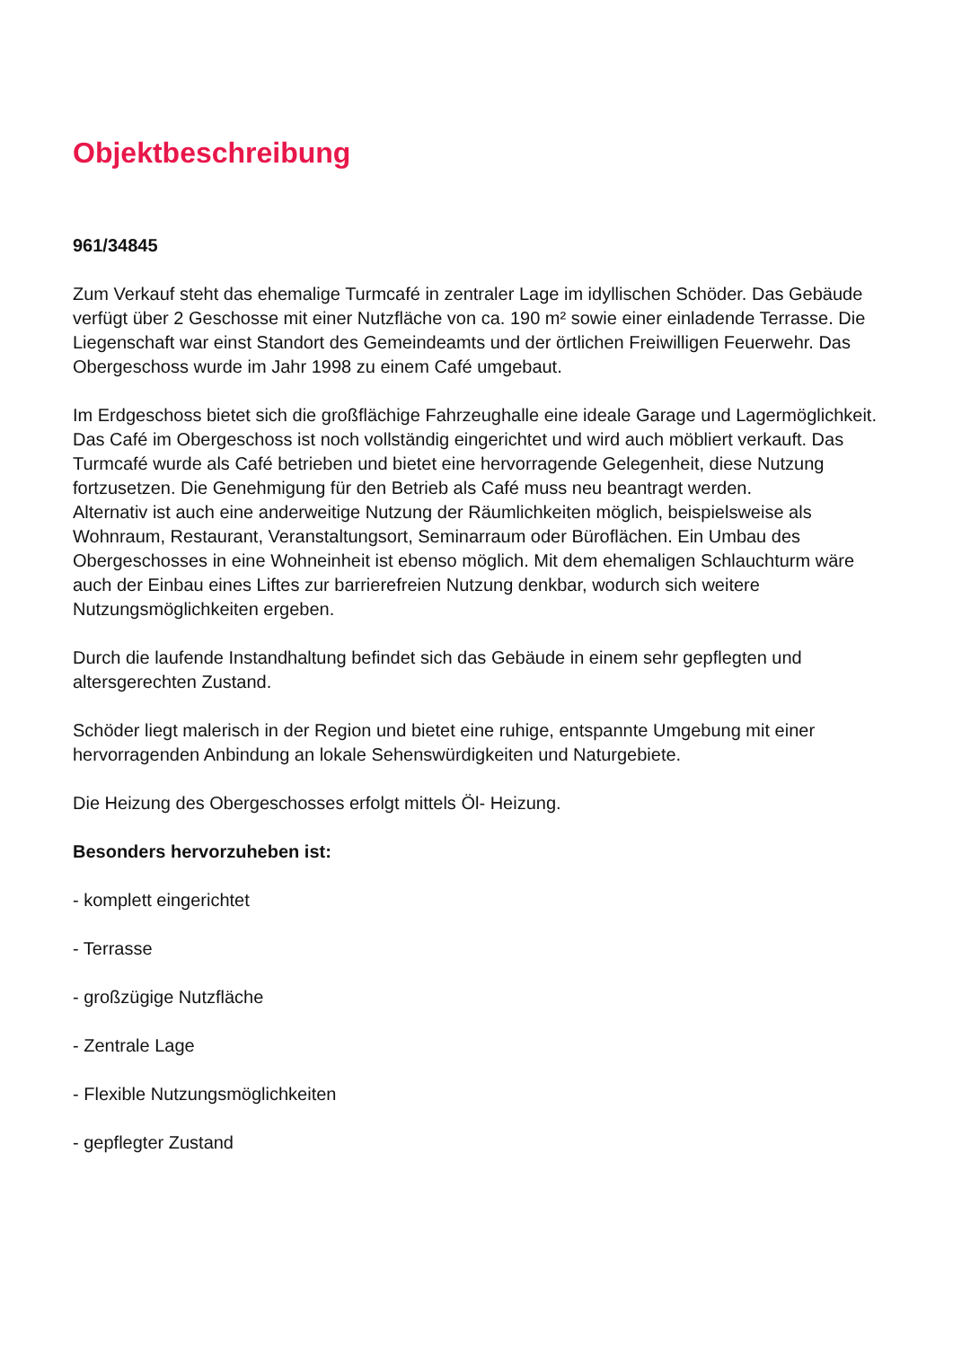Objektbeschreibung
961/34845
Zum Verkauf steht das ehemalige Turmcafé in zentraler Lage im idyllischen Schöder. Das Gebäude verfügt über 2 Geschosse mit einer Nutzfläche von ca. 190 m² sowie einer einladende Terrasse. Die Liegenschaft war einst Standort des Gemeindeamts und der örtlichen Freiwilligen Feuerwehr. Das Obergeschoss wurde im Jahr 1998 zu einem Café umgebaut.
Im Erdgeschoss bietet sich die großflächige Fahrzeughalle eine ideale Garage und Lagermöglichkeit. Das Café im Obergeschoss ist noch vollständig eingerichtet und wird auch möbliert verkauft. Das Turmcafé wurde als Café betrieben und bietet eine hervorragende Gelegenheit, diese Nutzung fortzusetzen. Die Genehmigung für den Betrieb als Café muss neu beantragt werden.
Alternativ ist auch eine anderweitige Nutzung der Räumlichkeiten möglich, beispielsweise als Wohnraum, Restaurant, Veranstaltungsort, Seminarraum oder Büroflächen. Ein Umbau des Obergeschosses in eine Wohneinheit ist ebenso möglich. Mit dem ehemaligen Schlauchturm wäre auch der Einbau eines Liftes zur barrierefreien Nutzung denkbar, wodurch sich weitere Nutzungsmöglichkeiten ergeben.
Durch die laufende Instandhaltung befindet sich das Gebäude in einem sehr gepflegten und altersgerechten Zustand.
Schöder liegt malerisch in der Region und bietet eine ruhige, entspannte Umgebung mit einer hervorragenden Anbindung an lokale Sehenswürdigkeiten und Naturgebiete.
Die Heizung des Obergeschosses erfolgt mittels Öl- Heizung.
Besonders hervorzuheben ist:
- komplett eingerichtet
- Terrasse
- großzügige Nutzfläche
- Zentrale Lage
- Flexible Nutzungsmöglichkeiten
- gepflegter Zustand